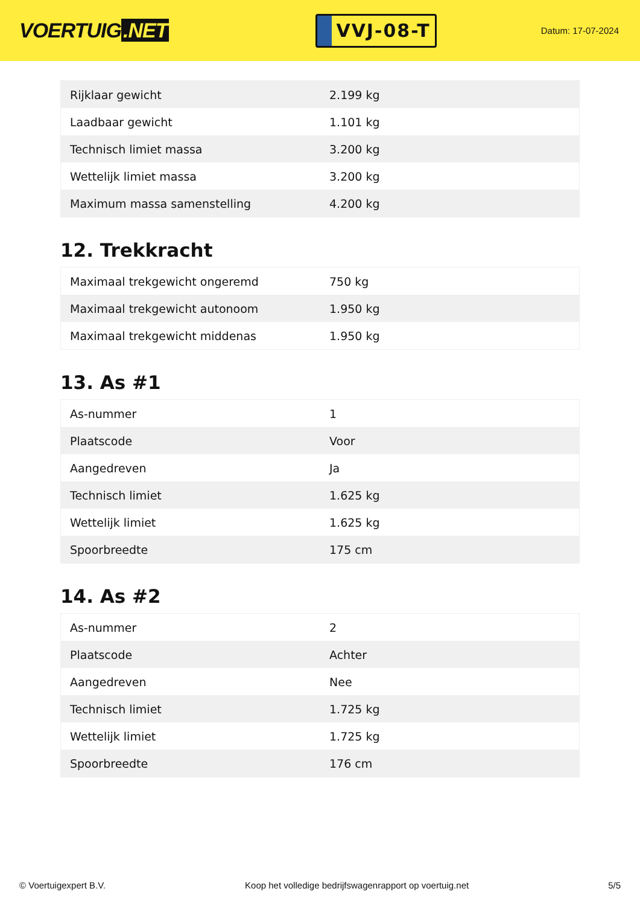VOERTUIG.NET
VVJ-08-T
Datum: 17-07-2024
| Rijklaar gewicht | 2.199 kg |
| Laadbaar gewicht | 1.101 kg |
| Technisch limiet massa | 3.200 kg |
| Wettelijk limiet massa | 3.200 kg |
| Maximum massa samenstelling | 4.200 kg |
12. Trekkracht
| Maximaal trekgewicht ongeremd | 750 kg |
| Maximaal trekgewicht autonoom | 1.950 kg |
| Maximaal trekgewicht middenas | 1.950 kg |
13. As #1
| As-nummer | 1 |
| Plaatscode | Voor |
| Aangedreven | Ja |
| Technisch limiet | 1.625 kg |
| Wettelijk limiet | 1.625 kg |
| Spoorbreedte | 175 cm |
14. As #2
| As-nummer | 2 |
| Plaatscode | Achter |
| Aangedreven | Nee |
| Technisch limiet | 1.725 kg |
| Wettelijk limiet | 1.725 kg |
| Spoorbreedte | 176 cm |
© Voertuigexpert B.V. Koop het volledige bedrijfswagenrapport op voertuig.net 5/5